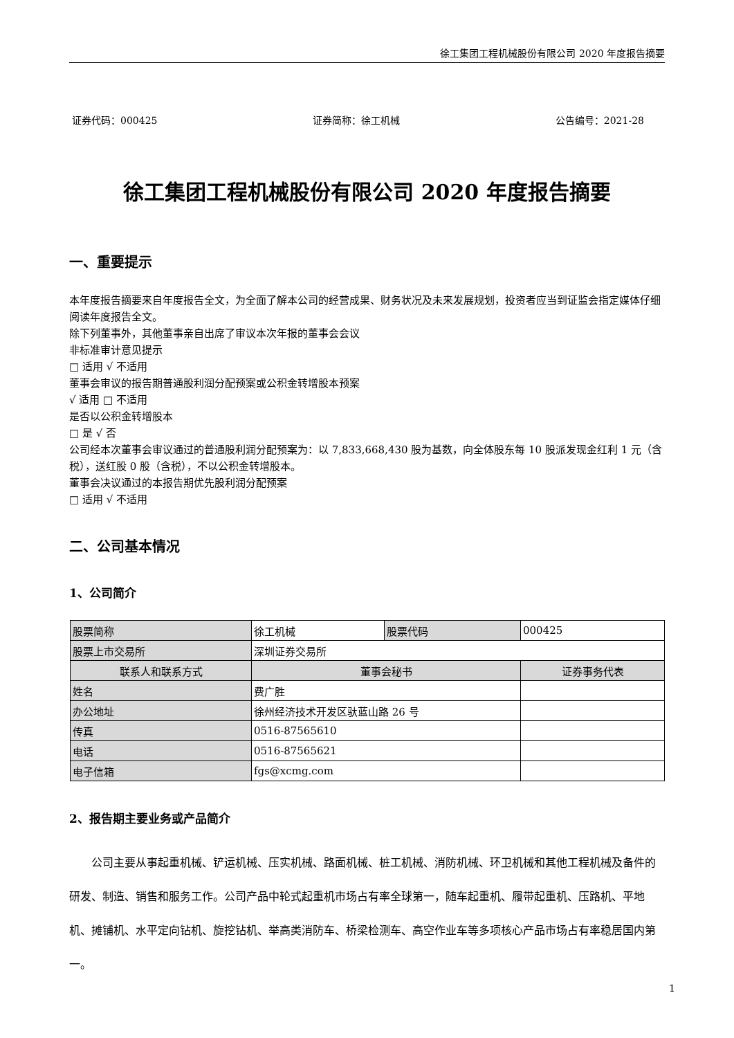徐工集团工程机械股份有限公司 2020 年度报告摘要
证券代码：000425 证券简称：徐工机械 公告编号：2021-28
徐工集团工程机械股份有限公司 2020 年度报告摘要
一、重要提示
本年度报告摘要来自年度报告全文，为全面了解本公司的经营成果、财务状况及未来发展规划，投资者应当到证监会指定媒体仔细阅读年度报告全文。
除下列董事外，其他董事亲自出席了审议本次年报的董事会会议
非标准审计意见提示
□ 适用 √ 不适用
董事会审议的报告期普通股利润分配预案或公积金转增股本预案
√ 适用 □ 不适用
是否以公积金转增股本
□ 是 √ 否
公司经本次董事会审议通过的普通股利润分配预案为：以 7,833,668,430 股为基数，向全体股东每 10 股派发现金红利 1 元（含税），送红股 0 股（含税），不以公积金转增股本。
董事会决议通过的本报告期优先股利润分配预案
□ 适用 √ 不适用
二、公司基本情况
1、公司简介
| 股票简称 | 徐工机械 | 股票代码 | 000425 |
| 股票上市交易所 | 深圳证券交易所 | | |
| 联系人和联系方式 | 董事会秘书 | | 证券事务代表 |
| 姓名 | 费广胜 | | |
| 办公地址 | 徐州经济技术开发区驮蓝山路 26 号 | | |
| 传真 | 0516-87565610 | | |
| 电话 | 0516-87565621 | | |
| 电子信箱 | fgs@xcmg.com | | |
2、报告期主要业务或产品简介
公司主要从事起重机械、铲运机械、压实机械、路面机械、桩工机械、消防机械、环卫机械和其他工程机械及备件的研发、制造、销售和服务工作。公司产品中轮式起重机市场占有率全球第一，随车起重机、履带起重机、压路机、平地机、摊铺机、水平定向钻机、旋挖钻机、举高类消防车、桥梁检测车、高空作业车等多项核心产品市场占有率稳居国内第一。
1